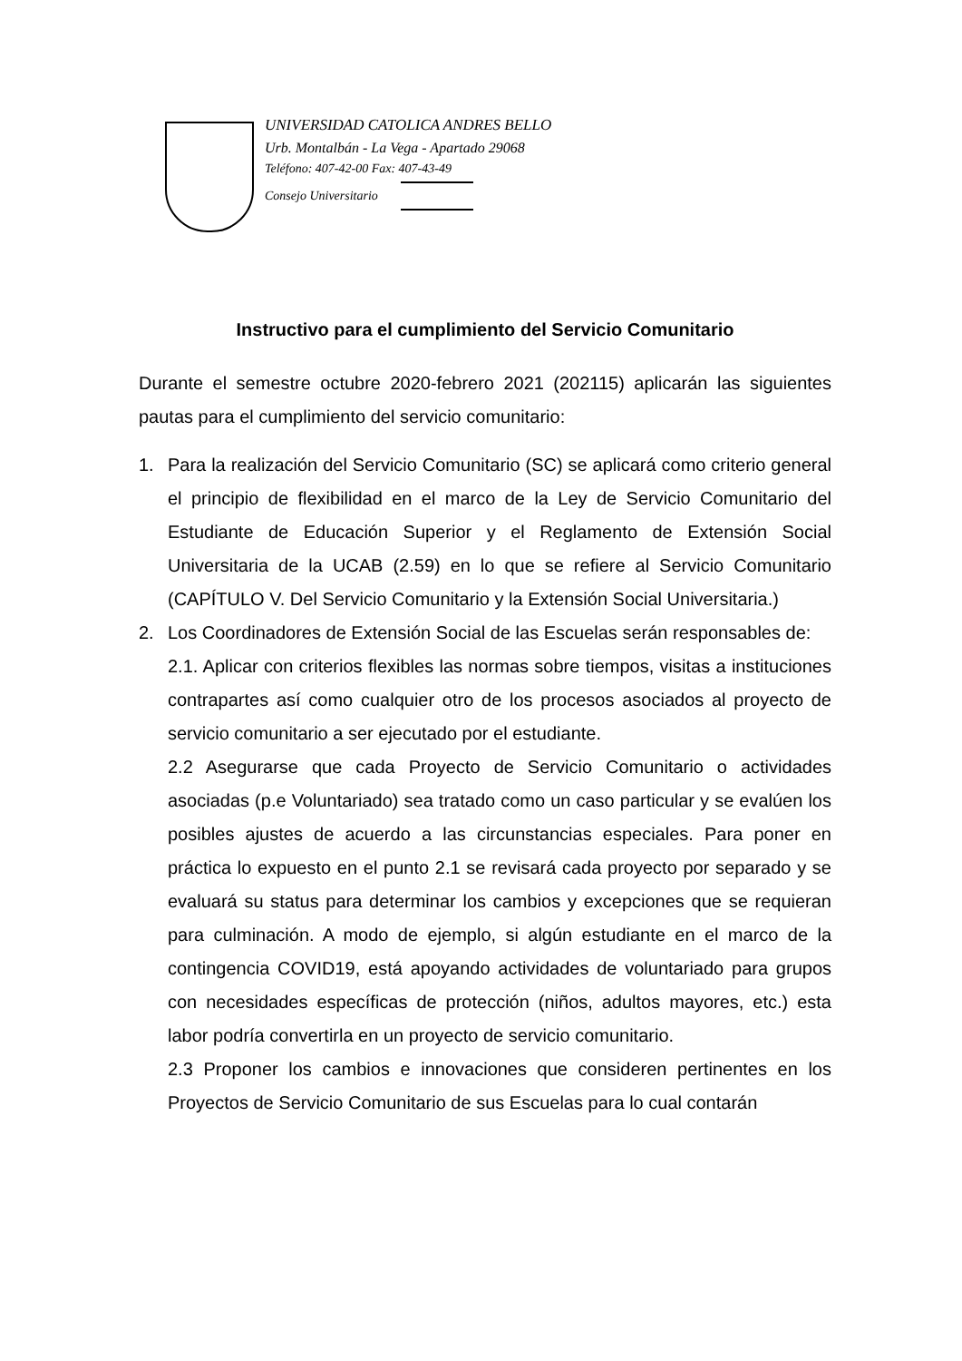UNIVERSIDAD CATOLICA ANDRES BELLO
Urb. Montalbán - La Vega - Apartado 29068
Teléfono: 407-42-00 Fax: 407-43-49
Consejo Universitario
Instructivo para el cumplimiento del Servicio Comunitario
Durante el semestre octubre 2020-febrero 2021 (202115) aplicarán las siguientes pautas para el cumplimiento del servicio comunitario:
1. Para la realización del Servicio Comunitario (SC) se aplicará como criterio general el principio de flexibilidad en el marco de la Ley de Servicio Comunitario del Estudiante de Educación Superior y el Reglamento de Extensión Social Universitaria de la UCAB (2.59) en lo que se refiere al Servicio Comunitario (CAPÍTULO V. Del Servicio Comunitario y la Extensión Social Universitaria.)
2. Los Coordinadores de Extensión Social de las Escuelas serán responsables de:
2.1. Aplicar con criterios flexibles las normas sobre tiempos, visitas a instituciones contrapartes así como cualquier otro de los procesos asociados al proyecto de servicio comunitario a ser ejecutado por el estudiante.
2.2 Asegurarse que cada Proyecto de Servicio Comunitario o actividades asociadas (p.e Voluntariado) sea tratado como un caso particular y se evalúen los posibles ajustes de acuerdo a las circunstancias especiales. Para poner en práctica lo expuesto en el punto 2.1 se revisará cada proyecto por separado y se evaluará su status para determinar los cambios y excepciones que se requieran para culminación. A modo de ejemplo, si algún estudiante en el marco de la contingencia COVID19, está apoyando actividades de voluntariado para grupos con necesidades específicas de protección (niños, adultos mayores, etc.) esta labor podría convertirla en un proyecto de servicio comunitario.
2.3 Proponer los cambios e innovaciones que consideren pertinentes en los Proyectos de Servicio Comunitario de sus Escuelas para lo cual contarán